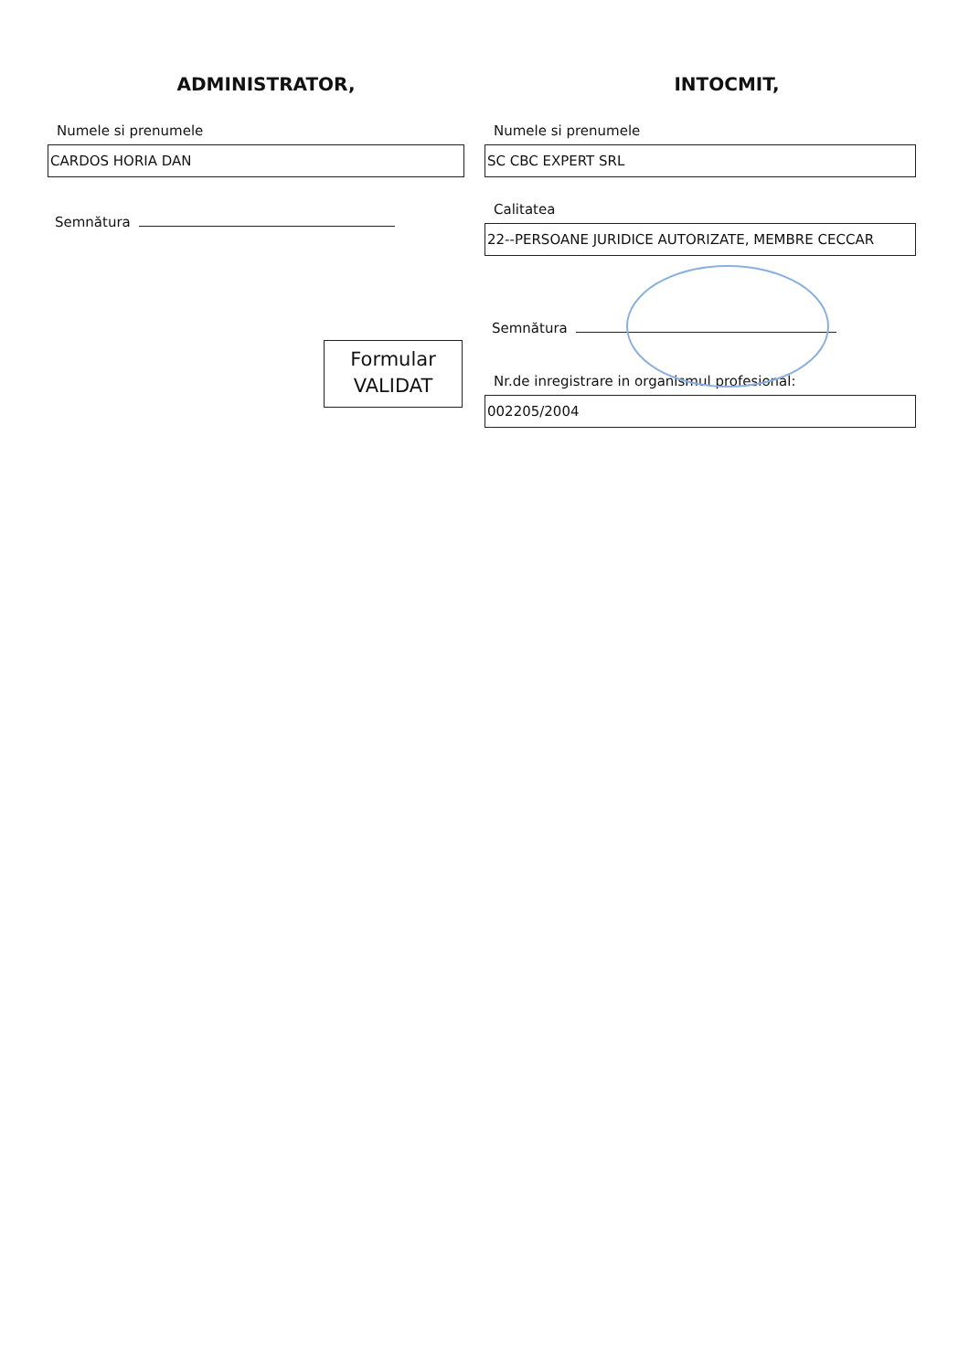ADMINISTRATOR,
Numele si prenumele
CARDOS HORIA DAN
Semnătura
Formular
VALIDAT
INTOCMIT,
Numele si prenumele
SC CBC EXPERT SRL
Calitatea
22--PERSOANE JURIDICE AUTORIZATE, MEMBRE CECCAR
Semnătura
Nr.de inregistrare in organismul profesional:
002205/2004